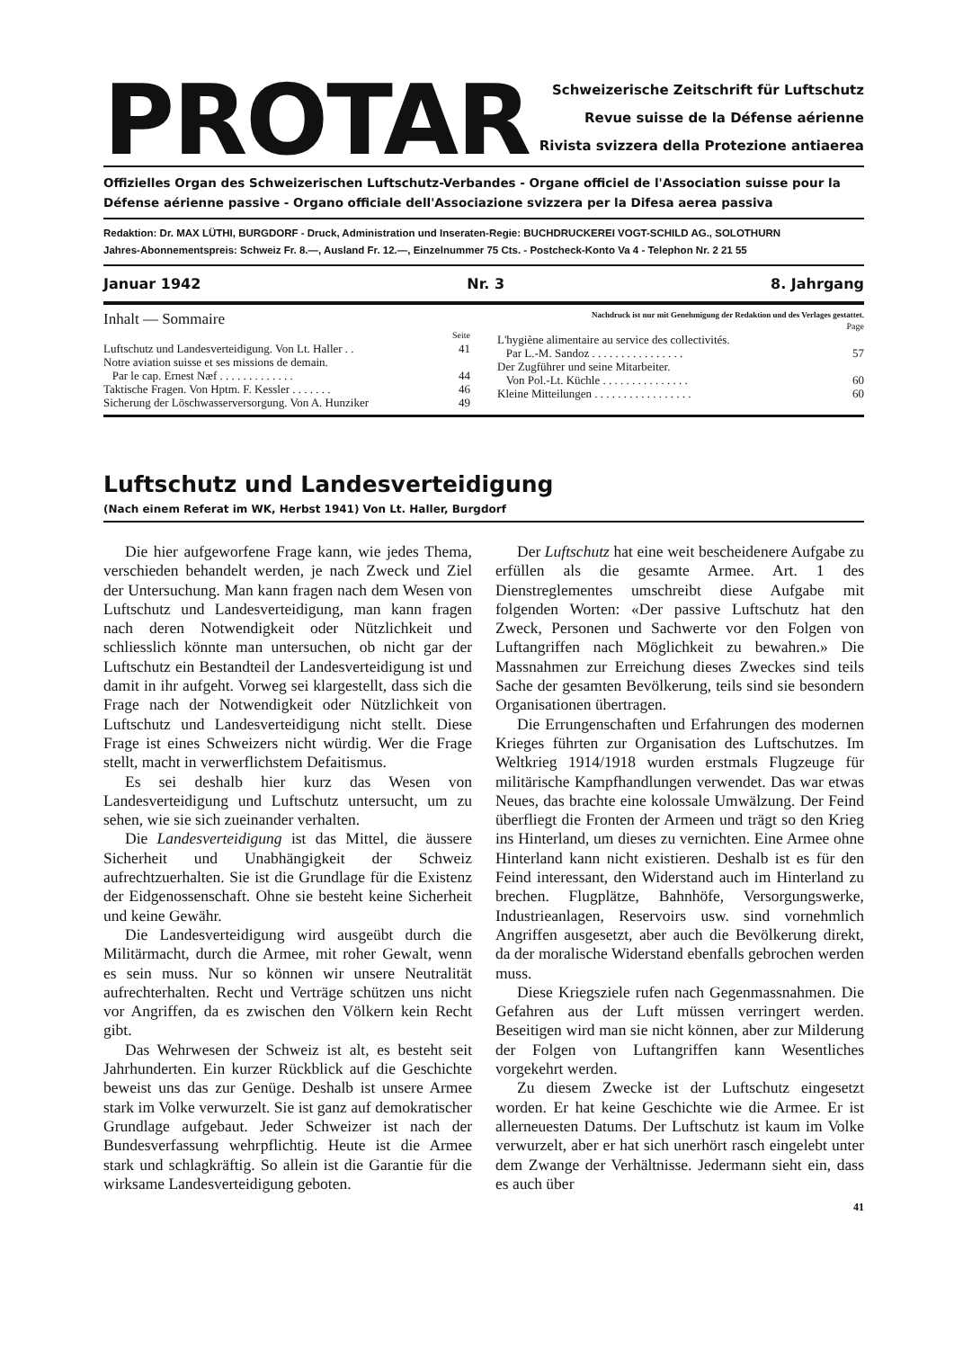PROTAR
Schweizerische Zeitschrift für Luftschutz
Revue suisse de la Défense aérienne
Rivista svizzera della Protezione antiaerea
Offizielles Organ des Schweizerischen Luftschutz-Verbandes - Organe officiel de l'Association suisse pour la Défense aérienne passive - Organo officiale dell'Associazione svizzera per la Difesa aerea passiva
Redaktion: Dr. MAX LÜTHI, BURGDORF - Druck, Administration und Inseraten-Regie: BUCHDRUCKEREI VOGT-SCHILD AG., SOLOTHURN
Jahres-Abonnementspreis: Schweiz Fr. 8.—, Ausland Fr. 12.—, Einzelnummer 75 Cts. - Postcheck-Konto Va 4 - Telephon Nr. 2 21 55
Januar 1942 Nr. 3 8. Jahrgang
Inhalt — Sommaire
| | Seite |
| Luftschutz und Landesverteidigung. Von Lt. Haller . . | 41 |
| Notre aviation suisse et ses missions de demain. | |
| Par le cap. Ernest Næf . . . . . . . . . . . . . | 44 |
| Taktische Fragen. Von Hptm. F. Kessler . . . . . . . | 46 |
| Sicherung der Löschwasserversorgung. Von A. Hunziker | 49 |
Nachdruck ist nur mit Genehmigung der Redaktion und des Verlages gestattet.
| | Page |
| L'hygiène alimentaire au service des collectivités. | |
| Par L.-M. Sandoz . . . . . . . . . . . . . . . . | 57 |
| Der Zugführer und seine Mitarbeiter. | |
| Von Pol.-Lt. Küchle . . . . . . . . . . . . . . . | 60 |
| Kleine Mitteilungen . . . . . . . . . . . . . . . . . | 60 |
Luftschutz und Landesverteidigung
(Nach einem Referat im WK, Herbst 1941) Von Lt. Haller, Burgdorf
Die hier aufgeworfene Frage kann, wie jedes Thema, verschieden behandelt werden, je nach Zweck und Ziel der Untersuchung. Man kann fragen nach dem Wesen von Luftschutz und Landesverteidigung, man kann fragen nach deren Notwendigkeit oder Nützlichkeit und schliesslich könnte man untersuchen, ob nicht gar der Luftschutz ein Bestandteil der Landesverteidigung ist und damit in ihr aufgeht. Vorweg sei klargestellt, dass sich die Frage nach der Notwendigkeit oder Nützlichkeit von Luftschutz und Landesverteidigung nicht stellt. Diese Frage ist eines Schweizers nicht würdig. Wer die Frage stellt, macht in verwerflichstem Defaitismus.
Es sei deshalb hier kurz das Wesen von Landesverteidigung und Luftschutz untersucht, um zu sehen, wie sie sich zueinander verhalten.
Die Landesverteidigung ist das Mittel, die äussere Sicherheit und Unabhängigkeit der Schweiz aufrechtzuerhalten. Sie ist die Grundlage für die Existenz der Eidgenossenschaft. Ohne sie besteht keine Sicherheit und keine Gewähr.
Die Landesverteidigung wird ausgeübt durch die Militärmacht, durch die Armee, mit roher Gewalt, wenn es sein muss. Nur so können wir unsere Neutralität aufrechterhalten. Recht und Verträge schützen uns nicht vor Angriffen, da es zwischen den Völkern kein Recht gibt.
Das Wehrwesen der Schweiz ist alt, es besteht seit Jahrhunderten. Ein kurzer Rückblick auf die Geschichte beweist uns das zur Genüge. Deshalb ist unsere Armee stark im Volke verwurzelt. Sie ist ganz auf demokratischer Grundlage aufgebaut. Jeder Schweizer ist nach der Bundesverfassung wehrpflichtig. Heute ist die Armee stark und schlagkräftig. So allein ist die Garantie für die wirksame Landesverteidigung geboten.
Der Luftschutz hat eine weit bescheidenere Aufgabe zu erfüllen als die gesamte Armee. Art. 1 des Dienstreglementes umschreibt diese Aufgabe mit folgenden Worten: «Der passive Luftschutz hat den Zweck, Personen und Sachwerte vor den Folgen von Luftangriffen nach Möglichkeit zu bewahren.» Die Massnahmen zur Erreichung dieses Zweckes sind teils Sache der gesamten Bevölkerung, teils sind sie besondern Organisationen übertragen.
Die Errungenschaften und Erfahrungen des modernen Krieges führten zur Organisation des Luftschutzes. Im Weltkrieg 1914/1918 wurden erstmals Flugzeuge für militärische Kampfhandlungen verwendet. Das war etwas Neues, das brachte eine kolossale Umwälzung. Der Feind überfliegt die Fronten der Armeen und trägt so den Krieg ins Hinterland, um dieses zu vernichten. Eine Armee ohne Hinterland kann nicht existieren. Deshalb ist es für den Feind interessant, den Widerstand auch im Hinterland zu brechen. Flugplätze, Bahnhöfe, Versorgungswerke, Industrieanlagen, Reservoirs usw. sind vornehmlich Angriffen ausgesetzt, aber auch die Bevölkerung direkt, da der moralische Widerstand ebenfalls gebrochen werden muss.
Diese Kriegsziele rufen nach Gegenmassnahmen. Die Gefahren aus der Luft müssen verringert werden. Beseitigen wird man sie nicht können, aber zur Milderung der Folgen von Luftangriffen kann Wesentliches vorgekehrt werden.
Zu diesem Zwecke ist der Luftschutz eingesetzt worden. Er hat keine Geschichte wie die Armee. Er ist allerneuesten Datums. Der Luftschutz ist kaum im Volke verwurzelt, aber er hat sich unerhört rasch eingelebt unter dem Zwange der Verhältnisse. Jedermann sieht ein, dass es auch über
41